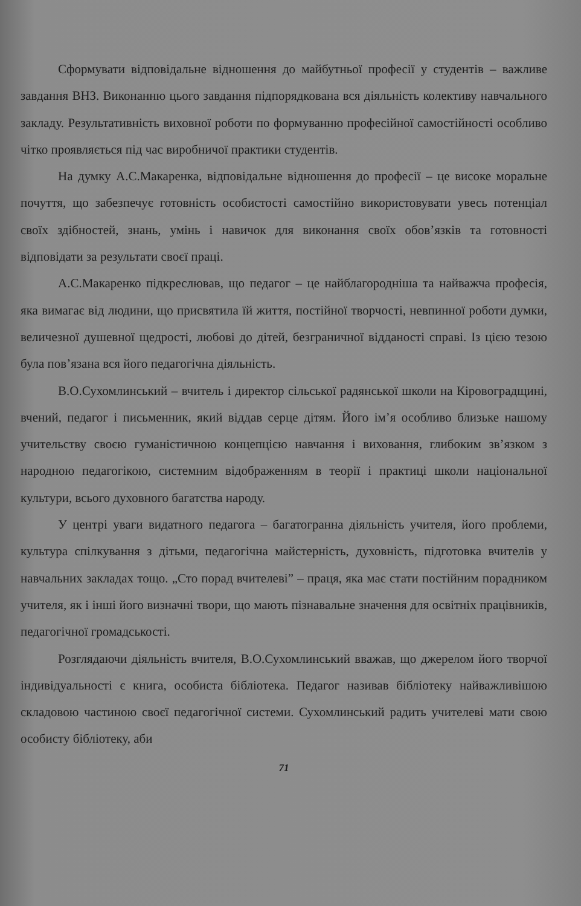Сформувати відповідальне відношення до майбутньої професії у студентів – важливе завдання ВНЗ. Виконанню цього завдання підпорядкована вся діяльність колективу навчального закладу. Результативність виховної роботи по формуванню професійної самостійності особливо чітко проявляється під час виробничої практики студентів.
На думку А.С.Макаренка, відповідальне відношення до професії – це високе моральне почуття, що забезпечує готовність особистості самостійно використовувати увесь потенціал своїх здібностей, знань, умінь і навичок для виконання своїх обов’язків та готовності відповідати за результати своєї праці.
А.С.Макаренко підкреслював, що педагог – це найблагородніша та найважча професія, яка вимагає від людини, що присвятила їй життя, постійної творчості, невпинної роботи думки, величезної душевної щедрості, любові до дітей, безграничної відданості справі. Із цією тезою була пов’язана вся його педагогічна діяльність.
В.О.Сухомлинський – вчитель і директор сільської радянської школи на Кіровоградщині, вчений, педагог і письменник, який віддав серце дітям. Його ім’я особливо близьке нашому учительству своєю гуманістичною концепцією навчання і виховання, глибоким зв’язком з народною педагогікою, системним відображенням в теорії і практиці школи національної культури, всього духовного багатства народу.
У центрі уваги видатного педагога – багатогранна діяльність учителя, його проблеми, культура спілкування з дітьми, педагогічна майстерність, духовність, підготовка вчителів у навчальних закладах тощо. „Сто порад вчителеві” – праця, яка має стати постійним порадником учителя, як і інші його визначні твори, що мають пізнавальне значення для освітніх працівників, педагогічної громадськості.
Розглядаючи діяльність вчителя, В.О.Сухомлинський вважав, що джерелом його творчої індивідуальності є книга, особиста бібліотека. Педагог називав бібліотеку найважливішою складовою частиною своєї педагогічної системи. Сухомлинський радить учителеві мати свою особисту бібліотеку, аби
71